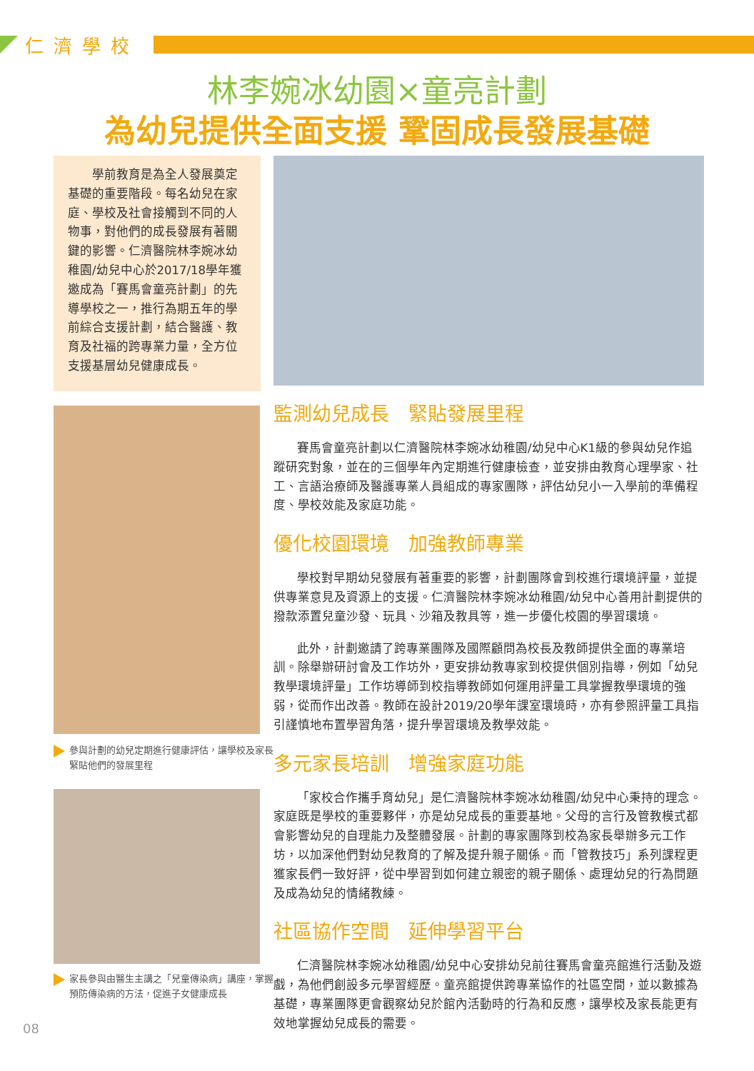仁濟學校
林李婉冰幼園×童亮計劃
為幼兒提供全面支援 鞏固成長發展基礎
　　學前教育是為全人發展奠定基礎的重要階段。每名幼兒在家庭、學校及社會接觸到不同的人物事，對他們的成長發展有著關鍵的影響。仁濟醫院林李婉冰幼稚園/幼兒中心於2017/18學年獲邀成為「賽馬會童亮計劃」的先導學校之一，推行為期五年的學前綜合支援計劃，結合醫護、教育及社福的跨專業力量，全方位支援基層幼兒健康成長。
參與計劃的幼兒定期進行健康評估，讓學校及家長緊貼他們的發展里程
家長參與由醫生主講之「兒童傳染病」講座，掌握預防傳染病的方法，促進子女健康成長
監測幼兒成長　緊貼發展里程
賽馬會童亮計劃以仁濟醫院林李婉冰幼稚園/幼兒中心K1級的參與幼兒作追蹤研究對象，並在的三個學年內定期進行健康檢查，並安排由教育心理學家、社工、言語治療師及醫護專業人員組成的專家團隊，評估幼兒小一入學前的準備程度、學校效能及家庭功能。
優化校園環境　加強教師專業
學校對早期幼兒發展有著重要的影響，計劃團隊會到校進行環境評量，並提供專業意見及資源上的支援。仁濟醫院林李婉冰幼稚園/幼兒中心善用計劃提供的撥款添置兒童沙發、玩具、沙箱及教具等，進一步優化校園的學習環境。
此外，計劃邀請了跨專業團隊及國際顧問為校長及教師提供全面的專業培訓。除舉辦研討會及工作坊外，更安排幼教專家到校提供個別指導，例如「幼兒教學環境評量」工作坊導師到校指導教師如何運用評量工具掌握教學環境的強弱，從而作出改善。教師在設計2019/20學年課室環境時，亦有參照評量工具指引謹慎地布置學習角落，提升學習環境及教學效能。
多元家長培訓　增強家庭功能
「家校合作攜手育幼兒」是仁濟醫院林李婉冰幼稚園/幼兒中心秉持的理念。家庭既是學校的重要夥伴，亦是幼兒成長的重要基地。父母的言行及管教模式都會影響幼兒的自理能力及整體發展。計劃的專家團隊到校為家長舉辦多元工作坊，以加深他們對幼兒教育的了解及提升親子關係。而「管教技巧」系列課程更獲家長們一致好評，從中學習到如何建立親密的親子關係、處理幼兒的行為問題及成為幼兒的情緒教練。
社區協作空間　延伸學習平台
仁濟醫院林李婉冰幼稚園/幼兒中心安排幼兒前往賽馬會童亮館進行活動及遊戲，為他們創設多元學習經歷。童亮館提供跨專業協作的社區空間，並以數據為基礎，專業團隊更會觀察幼兒於館內活動時的行為和反應，讓學校及家長能更有效地掌握幼兒成長的需要。
08